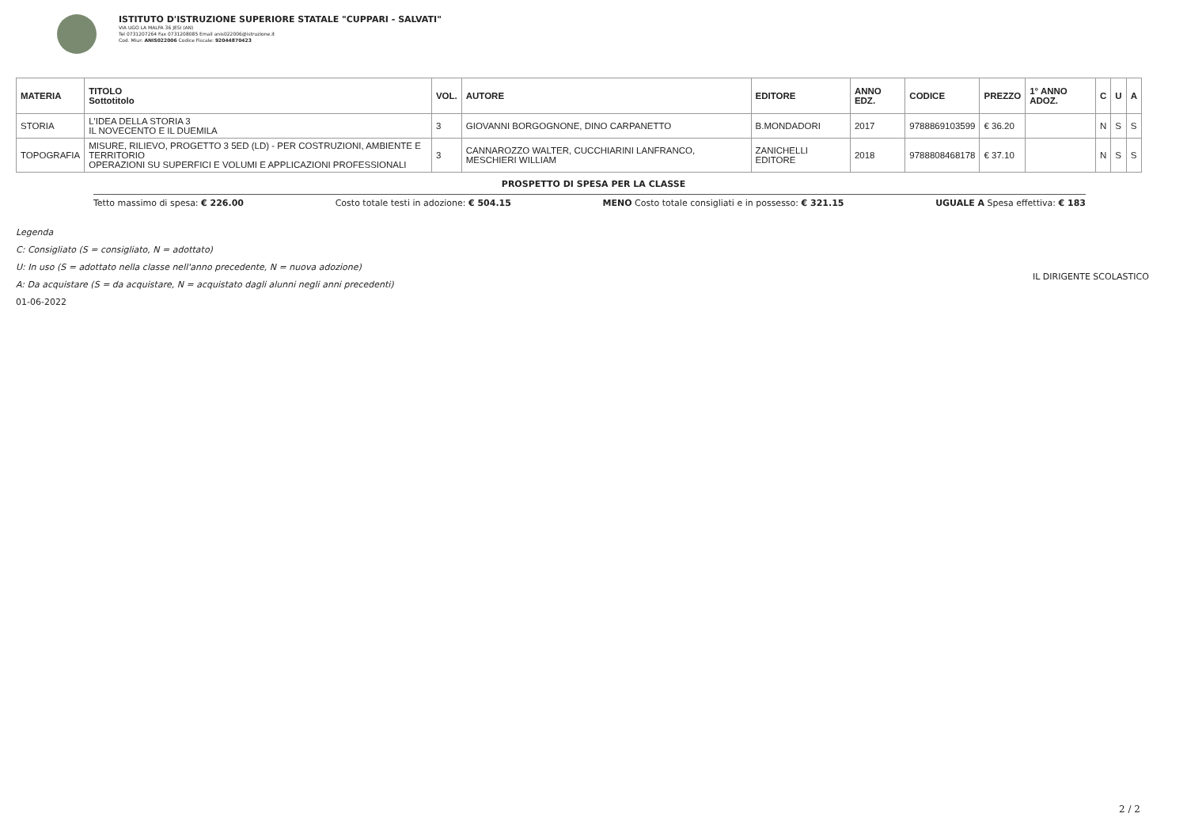ISTITUTO D'ISTRUZIONE SUPERIORE STATALE "CUPPARI - SALVATI"
VIA UGO LA MALFA 36 JESI (AN)
Tel 0731207264 Fax 0731208085 Email anis022006@istruzione.it
Cod. Miur: ANIS022006 Codice Fiscale: 92044870423
| MATERIA | TITOLO Sottotitolo | VOL. | AUTORE | EDITORE | ANNO EDZ. | CODICE | PREZZO | 1° ANNO ADOZ. | C | U | A |
| --- | --- | --- | --- | --- | --- | --- | --- | --- | --- | --- | --- |
| STORIA | L'IDEA DELLA STORIA 3 IL NOVECENTO E IL DUEMILA | 3 | GIOVANNI BORGOGNONE, DINO CARPANETTO | B.MONDADORI | 2017 | 9788869103599 | € 36.20 | | N | S | S |
| TOPOGRAFIA | MISURE, RILIEVO, PROGETTO 3 5ED (LD) - PER COSTRUZIONI, AMBIENTE E TERRITORIO OPERAZIONI SU SUPERFICI E VOLUMI E APPLICAZIONI PROFESSIONALI | 3 | CANNAROZZO WALTER, CUCCHIARINI LANFRANCO, MESCHIERI WILLIAM | ZANICHELLI EDITORE | 2018 | 9788808468178 | € 37.10 | | N | S | S |
PROSPETTO DI SPESA PER LA CLASSE
Tetto massimo di spesa: € 226.00 Costo totale testi in adozione: € 504.15 MENO Costo totale consigliati e in possesso: € 321.15 UGUALE A Spesa effettiva: € 183
Legenda
C: Consigliato (S = consigliato, N = adottato)
U: In uso (S = adottato nella classe nell'anno precedente, N = nuova adozione)
A: Da acquistare (S = da acquistare, N = acquistato dagli alunni negli anni precedenti)
01-06-2022
IL DIRIGENTE SCOLASTICO
2 / 2